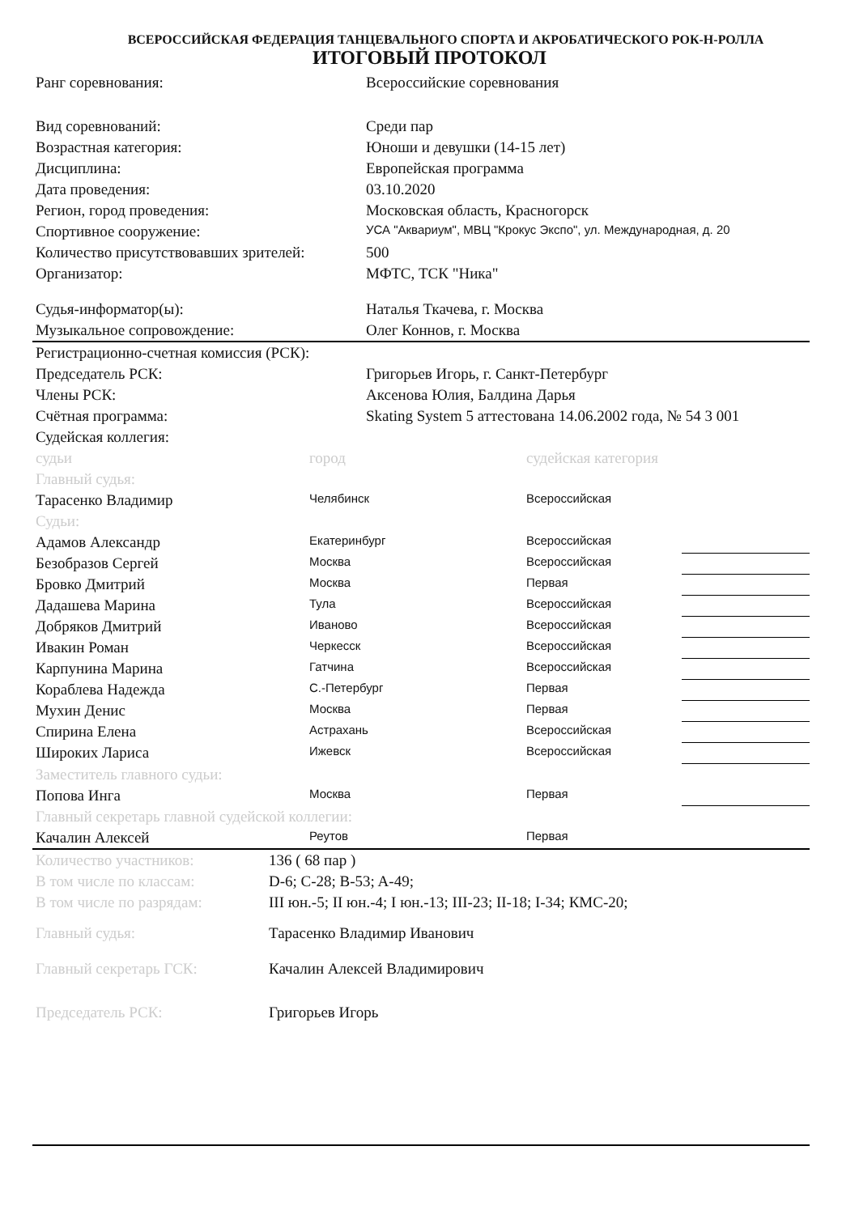ВСЕРОССИЙСКАЯ ФЕДЕРАЦИЯ ТАНЦЕВАЛЬНОГО СПОРТА И АКРОБАТИЧЕСКОГО РОК-Н-РОЛЛА
ИТОГОВЫЙ ПРОТОКОЛ
| Ранг соревнования: | Всероссийские соревнования |
| Вид соревнований: | Среди пар |
| Возрастная категория: | Юноши и девушки (14-15 лет) |
| Дисциплина: | Европейская программа |
| Дата проведения: | 03.10.2020 |
| Регион, город проведения: | Московская область, Красногорск |
| Спортивное сооружение: | УСА "Аквариум", МВЦ "Крокус Экспо", ул. Международная, д. 20 |
| Количество присутствовавших зрителей: | 500 |
| Организатор: | МФТС, ТСК "Ника" |
| Судья-информатор(ы): | Наталья Ткачева, г. Москва |
| Музыкальное сопровождение: | Олег Коннов, г. Москва |
| Регистрационно-счетная комиссия (РСК): | |
| Председатель РСК: | Григорьев Игорь, г. Санкт-Петербург |
| Члены РСК: | Аксенова Юлия, Балдина Дарья |
| Счётная программа: | Skating System 5 аттестована 14.06.2002 года, № 54 3 001 |
| Судейская коллегия: | |
| судьи | город | судейская категория | |
| Главный судья: | | | |
| Тарасенко Владимир | Челябинск | Всероссийская | |
| Судьи: | | | |
| Адамов Александр | Екатеринбург | Всероссийская | |
| Безобразов Сергей | Москва | Всероссийская | |
| Бровко Дмитрий | Москва | Первая | |
| Дадашева Марина | Тула | Всероссийская | |
| Добряков Дмитрий | Иваново | Всероссийская | |
| Ивакин Роман | Черкесск | Всероссийская | |
| Карпунина Марина | Гатчина | Всероссийская | |
| Кораблева Надежда | С.-Петербург | Первая | |
| Мухин Денис | Москва | Первая | |
| Спирина Елена | Астрахань | Всероссийская | |
| Широких Лариса | Ижевск | Всероссийская | |
| Заместитель главного судьи: | | | |
| Попова Инга | Москва | Первая | |
| Главный секретарь главной судейской коллегии: | | | |
| Качалин Алексей | Реутов | Первая | |
| Количество участников: | 136 ( 68 пар ) |
| В том числе по классам: | D-6; C-28; B-53; A-49; |
| В том числе по разрядам: | III юн.-5; II юн.-4; I юн.-13; III-23; II-18; I-34; КМС-20; |
| Главный судья: | Тарасенко Владимир Иванович |
| Главный секретарь ГСК: | Качалин Алексей Владимирович |
| Председатель РСК: | Григорьев Игорь |